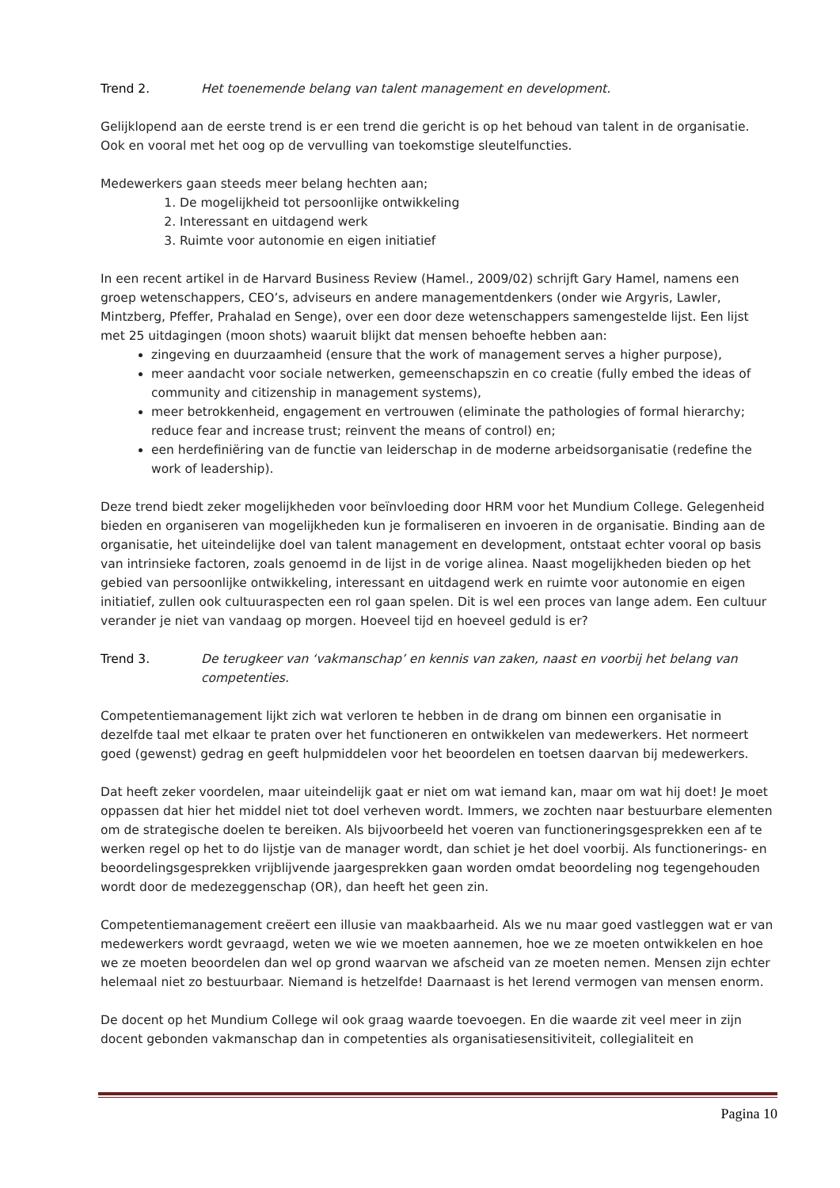Trend 2. Het toenemende belang van talent management en development.
Gelijklopend aan de eerste trend is er een trend die gericht is op het behoud van talent in de organisatie. Ook en vooral met het oog op de vervulling van toekomstige sleutelfuncties.
Medewerkers gaan steeds meer belang hechten aan;
1. De mogelijkheid tot persoonlijke ontwikkeling
2. Interessant en uitdagend werk
3. Ruimte voor autonomie en eigen initiatief
In een recent artikel in de Harvard Business Review (Hamel., 2009/02) schrijft Gary Hamel, namens een groep wetenschappers, CEO’s, adviseurs en andere managementdenkers (onder wie Argyris, Lawler, Mintzberg, Pfeffer, Prahalad en Senge), over een door deze wetenschappers samengestelde lijst. Een lijst met 25 uitdagingen (moon shots) waaruit blijkt dat mensen behoefte hebben aan:
zingeving en duurzaamheid (ensure that the work of management serves a higher purpose),
meer aandacht voor sociale netwerken, gemeenschapszin en co creatie (fully embed the ideas of community and citizenship in management systems),
meer betrokkenheid, engagement en vertrouwen (eliminate the pathologies of formal hierarchy; reduce fear and increase trust; reinvent the means of control) en;
een herdefiniëring van de functie van leiderschap in de moderne arbeidsorganisatie (redefine the work of leadership).
Deze trend biedt zeker mogelijkheden voor beïnvloeding door HRM voor het Mundium College. Gelegenheid bieden en organiseren van mogelijkheden kun je formaliseren en invoeren in de organisatie. Binding aan de organisatie, het uiteindelijke doel van talent management en development, ontstaat echter vooral op basis van intrinsieke factoren, zoals genoemd in de lijst in de vorige alinea. Naast mogelijkheden bieden op het gebied van persoonlijke ontwikkeling, interessant en uitdagend werk en ruimte voor autonomie en eigen initiatief, zullen ook cultuuraspecten een rol gaan spelen. Dit is wel een proces van lange adem. Een cultuur verander je niet van vandaag op morgen. Hoeveel tijd en hoeveel geduld is er?
Trend 3. De terugkeer van ‘vakmanschap’ en kennis van zaken, naast en voorbij het belang van competenties.
Competentiemanagement lijkt zich wat verloren te hebben in de drang om binnen een organisatie in dezelfde taal met elkaar te praten over het functioneren en ontwikkelen van medewerkers. Het normeert goed (gewenst) gedrag en geeft hulpmiddelen voor het beoordelen en toetsen daarvan bij medewerkers.
Dat heeft zeker voordelen, maar uiteindelijk gaat er niet om wat iemand kan, maar om wat hij doet! Je moet oppassen dat hier het middel niet tot doel verheven wordt. Immers, we zochten naar bestuurbare elementen om de strategische doelen te bereiken. Als bijvoorbeeld het voeren van functioneringsgesprekken een af te werken regel op het to do lijstje van de manager wordt, dan schiet je het doel voorbij. Als functionerings- en beoordelingsgesprekken vrijblijvende jaargesprekken gaan worden omdat beoordeling nog tegengehouden wordt door de medezeggenschap (OR), dan heeft het geen zin.
Competentiemanagement creëert een illusie van maakbaarheid. Als we nu maar goed vastleggen wat er van medewerkers wordt gevraagd, weten we wie we moeten aannemen, hoe we ze moeten ontwikkelen en hoe we ze moeten beoordelen dan wel op grond waarvan we afscheid van ze moeten nemen. Mensen zijn echter helemaal niet zo bestuurbaar. Niemand is hetzelfde! Daarnaast is het lerend vermogen van mensen enorm.
De docent op het Mundium College wil ook graag waarde toevoegen. En die waarde zit veel meer in zijn docent gebonden vakmanschap dan in competenties als organisatiesensitiviteit, collegialiteit en
Pagina 10